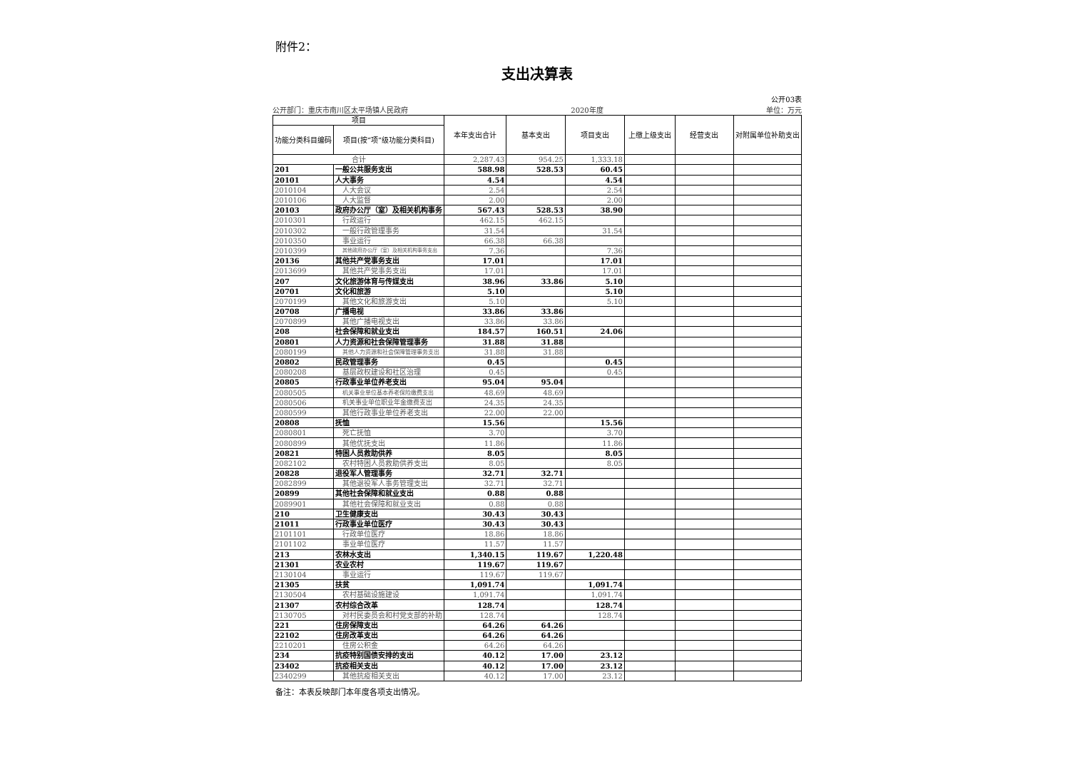附件2：
支出决算表
公开03表
公开部门：重庆市南川区太平场镇人民政府 2020年度 单位：万元
| 项目 | | 本年支出合计 | 基本支出 | 项目支出 | 上缴上级支出 | 经营支出 | 对附属单位补助支出 |
| --- | --- | --- | --- | --- | --- | --- | --- |
| 功能分类科目编码 | 项目(按“项”级功能分类科目) | | | | | | |
| 合计 | | 2,287.43 | 954.25 | 1,333.18 | | | |
| 201 | 一般公共服务支出 | 588.98 | 528.53 | 60.45 | | | |
| 20101 | 人大事务 | 4.54 | | 4.54 | | | |
| 2010104 | 人大会议 | 2.54 | | 2.54 | | | |
| 2010106 | 人大监督 | 2.00 | | 2.00 | | | |
| 20103 | 政府办公厅（室）及相关机构事务 | 567.43 | 528.53 | 38.90 | | | |
| 2010301 | 行政运行 | 462.15 | 462.15 | | | | |
| 2010302 | 一般行政管理事务 | 31.54 | | 31.54 | | | |
| 2010350 | 事业运行 | 66.38 | 66.38 | | | | |
| 2010399 | 其他政府办公厅（室）及相关机构事务支出 | 7.36 | | 7.36 | | | |
| 20136 | 其他共产党事务支出 | 17.01 | | 17.01 | | | |
| 2013699 | 其他共产党事务支出 | 17.01 | | 17.01 | | | |
| 207 | 文化旅游体育与传媒支出 | 38.96 | 33.86 | 5.10 | | | |
| 20701 | 文化和旅游 | 5.10 | | 5.10 | | | |
| 2070199 | 其他文化和旅游支出 | 5.10 | | 5.10 | | | |
| 20708 | 广播电视 | 33.86 | 33.86 | | | | |
| 2070899 | 其他广播电视支出 | 33.86 | 33.86 | | | | |
| 208 | 社会保障和就业支出 | 184.57 | 160.51 | 24.06 | | | |
| 20801 | 人力资源和社会保障管理事务 | 31.88 | 31.88 | | | | |
| 2080199 | 其他人力资源和社会保障管理事务支出 | 31.88 | 31.88 | | | | |
| 20802 | 民政管理事务 | 0.45 | | 0.45 | | | |
| 2080208 | 基层政权建设和社区治理 | 0.45 | | 0.45 | | | |
| 20805 | 行政事业单位养老支出 | 95.04 | 95.04 | | | | |
| 2080505 | 机关事业单位基本养老保险缴费支出 | 48.69 | 48.69 | | | | |
| 2080506 | 机关事业单位职业年金缴费支出 | 24.35 | 24.35 | | | | |
| 2080599 | 其他行政事业单位养老支出 | 22.00 | 22.00 | | | | |
| 20808 | 抚恤 | 15.56 | | 15.56 | | | |
| 2080801 | 死亡抚恤 | 3.70 | | 3.70 | | | |
| 2080899 | 其他优抚支出 | 11.86 | | 11.86 | | | |
| 20821 | 特困人员救助供养 | 8.05 | | 8.05 | | | |
| 2082102 | 农村特困人员救助供养支出 | 8.05 | | 8.05 | | | |
| 20828 | 退役军人管理事务 | 32.71 | 32.71 | | | | |
| 2082899 | 其他退役军人事务管理支出 | 32.71 | 32.71 | | | | |
| 20899 | 其他社会保障和就业支出 | 0.88 | 0.88 | | | | |
| 2089901 | 其他社会保障和就业支出 | 0.88 | 0.88 | | | | |
| 210 | 卫生健康支出 | 30.43 | 30.43 | | | | |
| 21011 | 行政事业单位医疗 | 30.43 | 30.43 | | | | |
| 2101101 | 行政单位医疗 | 18.86 | 18.86 | | | | |
| 2101102 | 事业单位医疗 | 11.57 | 11.57 | | | | |
| 213 | 农林水支出 | 1,340.15 | 119.67 | 1,220.48 | | | |
| 21301 | 农业农村 | 119.67 | 119.67 | | | | |
| 2130104 | 事业运行 | 119.67 | 119.67 | | | | |
| 21305 | 扶贫 | 1,091.74 | | 1,091.74 | | | |
| 2130504 | 农村基础设施建设 | 1,091.74 | | 1,091.74 | | | |
| 21307 | 农村综合改革 | 128.74 | | 128.74 | | | |
| 2130705 | 对村民委员会和村党支部的补助 | 128.74 | | 128.74 | | | |
| 221 | 住房保障支出 | 64.26 | 64.26 | | | | |
| 22102 | 住房改革支出 | 64.26 | 64.26 | | | | |
| 2210201 | 住房公积金 | 64.26 | 64.26 | | | | |
| 234 | 抗疫特别国债安排的支出 | 40.12 | 17.00 | 23.12 | | | |
| 23402 | 抗疫相关支出 | 40.12 | 17.00 | 23.12 | | | |
| 2340299 | 其他抗疫相关支出 | 40.12 | 17.00 | 23.12 | | | |
备注：本表反映部门本年度各项支出情况。